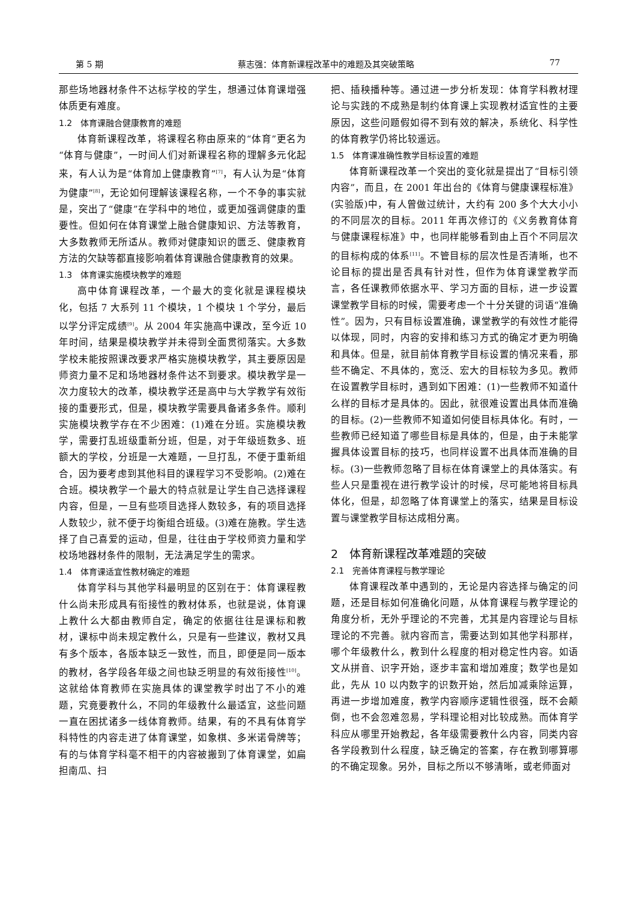第 5 期 蔡志强：体育新课程改革中的难题及其突破策略 77
那些场地器材条件不达标学校的学生，想通过体育课增强体质更有难度。
1.2　体育课融合健康教育的难题
体育新课程改革，将课程名称由原来的“体育”更名为“体育与健康”，一时间人们对新课程名称的理解多元化起来，有人认为是“体育加上健康教育”<sup>[7]</sup>，有人认为是“体育为健康”<sup>[8]</sup>，无论如何理解该课程名称，一个不争的事实就是，突出了“健康”在学科中的地位，或更加强调健康的重要性。但如何在体育课堂上融合健康知识、方法等教育，大多数教师无所适从。教师对健康知识的匮乏、健康教育方法的欠缺等都直接影响着体育课融合健康教育的效果。
1.3　体育课实施模块教学的难题
高中体育课程改革，一个最大的变化就是课程模块化，包括 7 大系列 11 个模块，1 个模块 1 个学分，最后以学分评定成绩<sup>[9]</sup>。从 2004 年实施高中课改，至今近 10 年时间，结果是模块教学并未得到全面贯彻落实。大多数学校未能按照课改要求严格实施模块教学，其主要原因是师资力量不足和场地器材条件达不到要求。模块教学是一次力度较大的改革，模块教学还是高中与大学教学有效衔接的重要形式，但是，模块教学需要具备诸多条件。顺利实施模块教学存在不少困难：(1)难在分班。实施模块教学，需要打乱班级重新分班，但是，对于年级班数多、班额大的学校，分班是一大难题，一旦打乱，不便于重新组合，因为要考虑到其他科目的课程学习不受影响。(2)难在合班。模块教学一个最大的特点就是让学生自己选择课程内容，但是，一旦有些项目选择人数较多，有的项目选择人数较少，就不便于均衡组合班级。(3)难在施教。学生选择了自己喜爱的运动，但是，往往由于学校师资力量和学校场地器材条件的限制，无法满足学生的需求。
1.4　体育课适宜性教材确定的难题
体育学科与其他学科最明显的区别在于：体育课程教什么尚未形成具有衔接性的教材体系，也就是说，体育课上教什么大都由教师自定，确定的依据往往是课标和教材，课标中尚未规定教什么，只是有一些建议，教材又具有多个版本，各版本缺乏一致性，而且，即便是同一版本的教材，各学段各年级之间也缺乏明显的有效衔接性<sup>[10]</sup>。这就给体育教师在实施具体的课堂教学时出了不小的难题，究竟要教什么，不同的年级教什么最适宜，这些问题一直在困扰诸多一线体育教师。结果，有的不具有体育学科特性的内容走进了体育课堂，如象棋、多米诺骨牌等；有的与体育学科毫不相干的内容被搬到了体育课堂，如扁担南瓜、扫
把、插秧播种等。通过进一步分析发现：体育学科教材理论与实践的不成熟是制约体育课上实现教材适宜性的主要原因，这些问题假如得不到有效的解决，系统化、科学性的体育教学仍将比较遥远。
1.5　体育课准确性教学目标设置的难题
体育新课程改革一个突出的变化就是提出了“目标引领内容”，而且，在 2001 年出台的《体育与健康课程标准》(实验版)中，有人曾做过统计，大约有 200 多个大大小小的不同层次的目标。2011 年再次修订的《义务教育体育与健康课程标准》中，也同样能够看到由上百个不同层次的目标构成的体系<sup>[11]</sup>。不管目标的层次性是否清晰，也不论目标的提出是否具有针对性，但作为体育课堂教学而言，各任课教师依据水平、学习方面的目标，进一步设置课堂教学目标的时候，需要考虑一个十分关键的词语“准确性”。因为，只有目标设置准确，课堂教学的有效性才能得以体现，同时，内容的安排和练习方式的确定才更为明确和具体。但是，就目前体育教学目标设置的情况来看，那些不确定、不具体的，宽泛、宏大的目标较为多见。教师在设置教学目标时，遇到如下困难：(1)一些教师不知道什么样的目标才是具体的。因此，就很难设置出具体而准确的目标。(2)一些教师不知道如何使目标具体化。有时，一些教师已经知道了哪些目标是具体的，但是，由于未能掌握具体设置目标的技巧，也同样设置不出具体而准确的目标。(3)一些教师忽略了目标在体育课堂上的具体落实。有些人只是重视在进行教学设计的时候，尽可能地将目标具体化，但是，却忽略了体育课堂上的落实，结果是目标设置与课堂教学目标达成相分离。
2　体育新课程改革难题的突破
2.1　完善体育课程与教学理论
体育课程改革中遇到的，无论是内容选择与确定的问题，还是目标如何准确化问题，从体育课程与教学理论的角度分析，无外乎理论的不完善，尤其是内容理论与目标理论的不完善。就内容而言，需要达到如其他学科那样，哪个年级教什么，教到什么程度的相对稳定性内容。如语文从拼音、识字开始，逐步丰富和增加难度；数学也是如此，先从 10 以内数字的识数开始，然后加减乘除运算，再进一步增加难度，教学内容顺序逻辑性很强，既不会颠倒，也不会忽难忽易，学科理论相对比较成熟。而体育学科应从哪里开始教起，各年级需要教什么内容，同类内容各学段教到什么程度，缺乏确定的答案，存在教到哪算哪的不确定现象。另外，目标之所以不够清晰，或老师面对